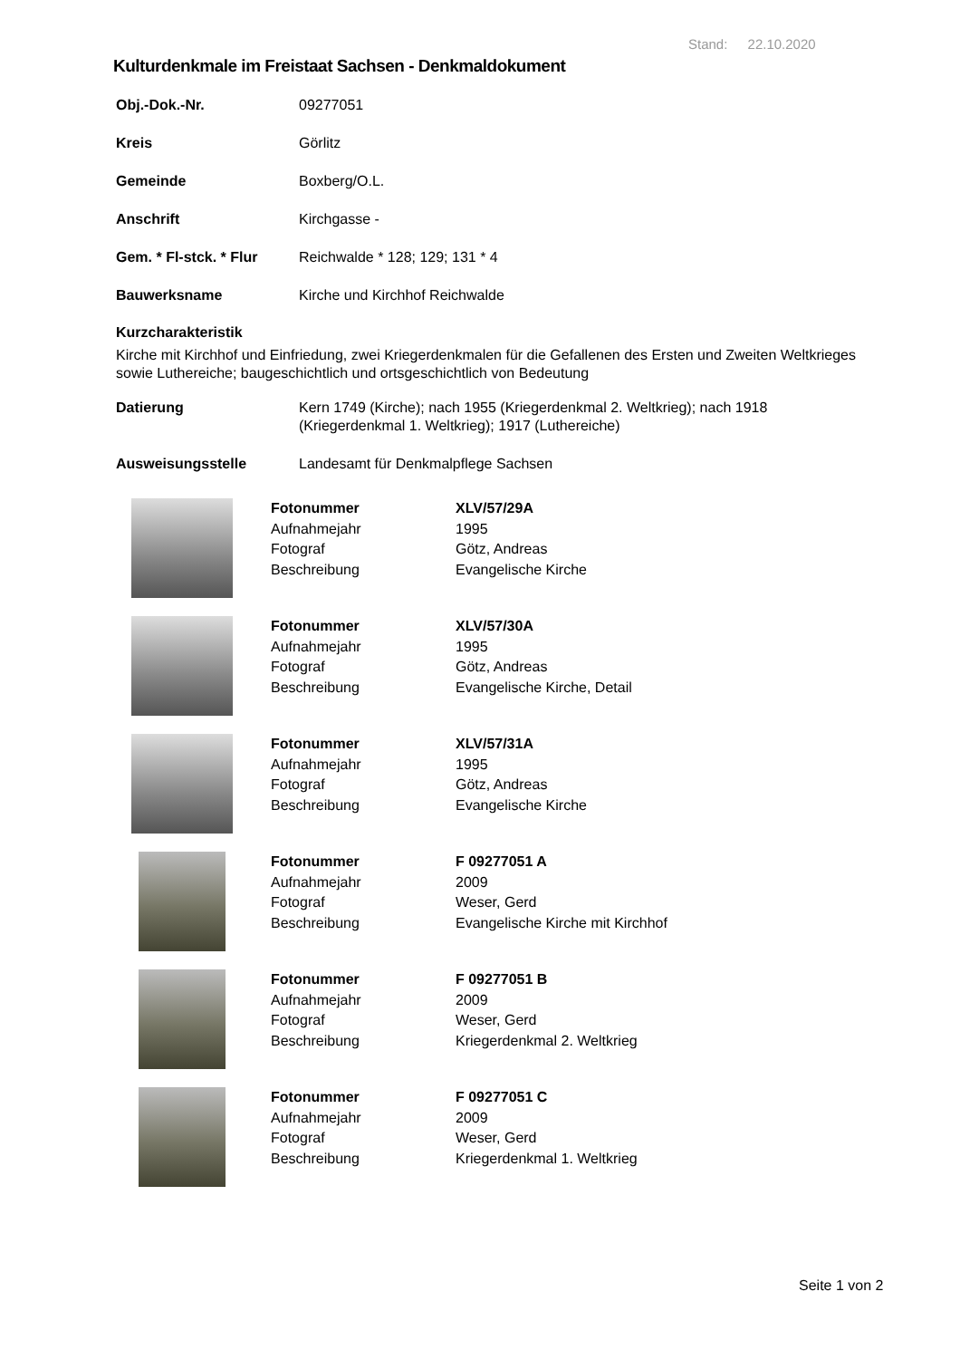Stand: 22.10.2020
Kulturdenkmale im Freistaat Sachsen - Denkmaldokument
| Obj.-Dok.-Nr. | 09277051 |
| Kreis | Görlitz |
| Gemeinde | Boxberg/O.L. |
| Anschrift | Kirchgasse - |
| Gem. * Fl-stck. * Flur | Reichwalde * 128; 129; 131 * 4 |
| Bauwerksname | Kirche und Kirchhof Reichwalde |
Kurzcharakteristik
Kirche mit Kirchhof und Einfriedung, zwei Kriegerdenkmalen für die Gefallenen des Ersten und Zweiten Weltkrieges sowie Luthereiche; baugeschichtlich und ortsgeschichtlich von Bedeutung
| Datierung | Kern 1749 (Kirche); nach 1955 (Kriegerdenkmal 2. Weltkrieg); nach 1918 (Kriegerdenkmal 1. Weltkrieg); 1917 (Luthereiche) |
| Ausweisungsstelle | Landesamt für Denkmalpflege Sachsen |
| | Fotonummer Aufnahmejahr Fotograf Beschreibung | XLV/57/29A 1995 Götz, Andreas Evangelische Kirche |
| | Fotonummer Aufnahmejahr Fotograf Beschreibung | XLV/57/30A 1995 Götz, Andreas Evangelische Kirche, Detail |
| | Fotonummer Aufnahmejahr Fotograf Beschreibung | XLV/57/31A 1995 Götz, Andreas Evangelische Kirche |
| | Fotonummer Aufnahmejahr Fotograf Beschreibung | F 09277051 A 2009 Weser, Gerd Evangelische Kirche mit Kirchhof |
| | Fotonummer Aufnahmejahr Fotograf Beschreibung | F 09277051 B 2009 Weser, Gerd Kriegerdenkmal 2. Weltkrieg |
| | Fotonummer Aufnahmejahr Fotograf Beschreibung | F 09277051 C 2009 Weser, Gerd Kriegerdenkmal 1. Weltkrieg |
Seite 1 von 2